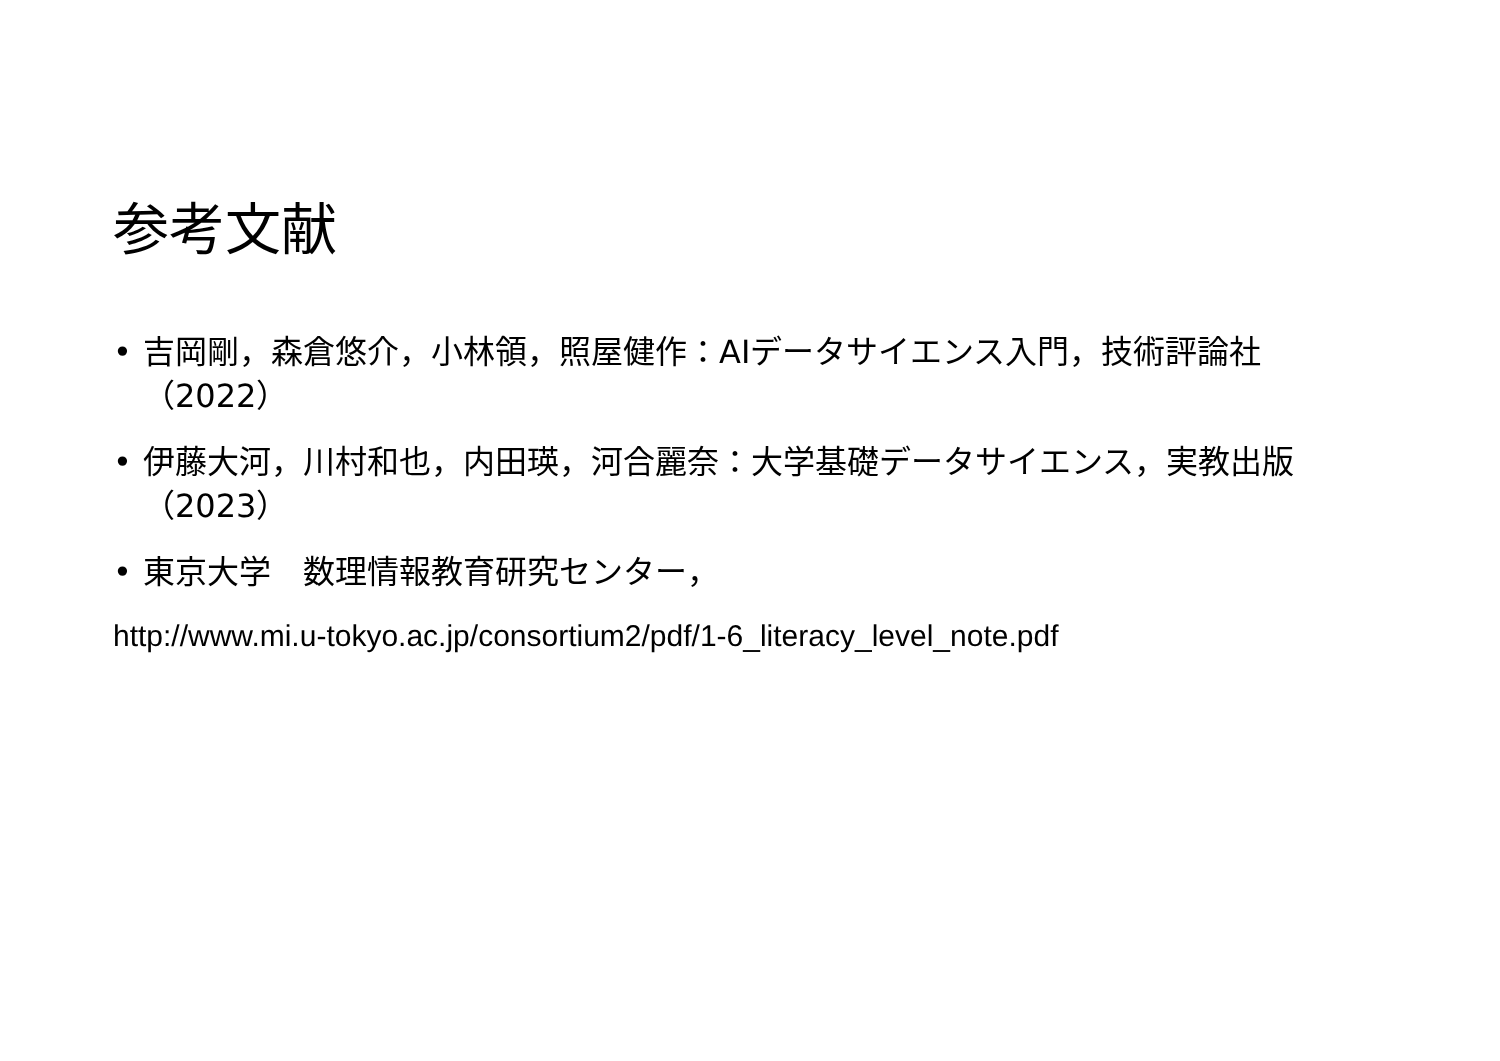参考文献
• 吉岡剛，森倉悠介，小林領，照屋健作：AIデータサイエンス入門，技術評論社（2022）
• 伊藤大河，川村和也，内田瑛，河合麗奈：大学基礎データサイエンス，実教出版（2023）
• 東京大学　数理情報教育研究センター，
http://www.mi.u-tokyo.ac.jp/consortium2/pdf/1-6_literacy_level_note.pdf